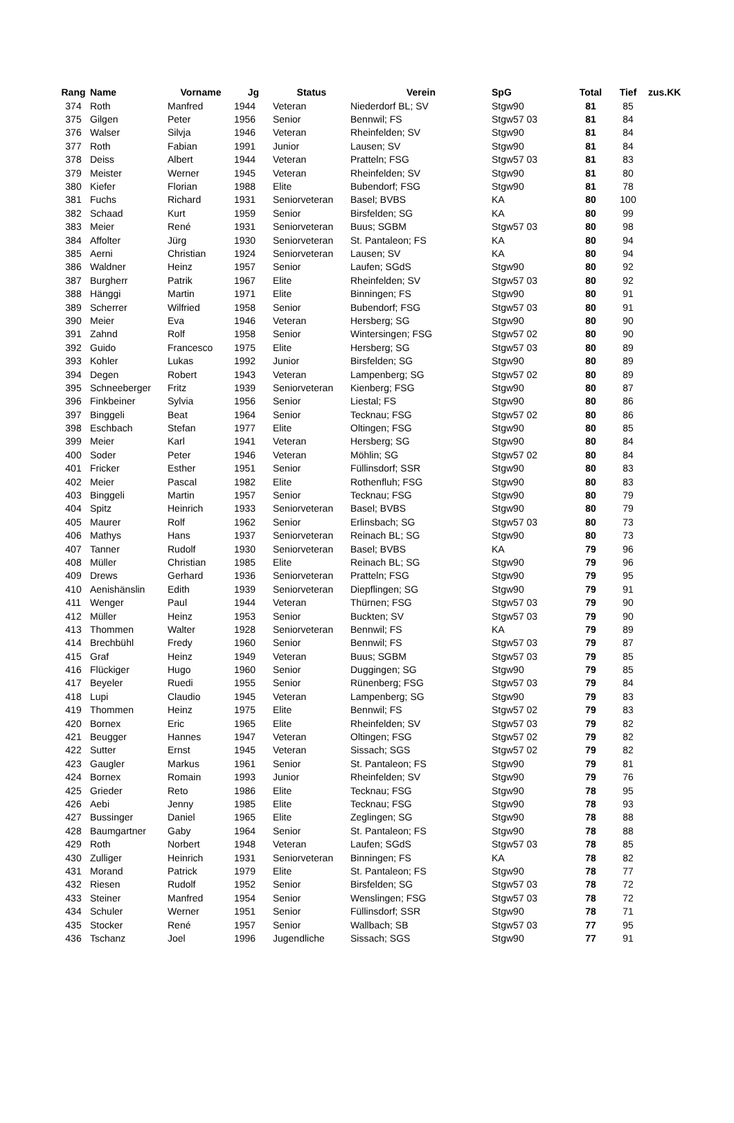| Rang | Name | Vorname | Jg | Status | Verein | SpG | Total | Tief | zus.KK |
| --- | --- | --- | --- | --- | --- | --- | --- | --- | --- |
| 374 | Roth | Manfred | 1944 | Veteran | Niederdorf BL; SV | Stgw90 | 81 | 85 | |
| 375 | Gilgen | Peter | 1956 | Senior | Bennwil; FS | Stgw57 03 | 81 | 84 | |
| 376 | Walser | Silvja | 1946 | Veteran | Rheinfelden; SV | Stgw90 | 81 | 84 | |
| 377 | Roth | Fabian | 1991 | Junior | Lausen; SV | Stgw90 | 81 | 84 | |
| 378 | Deiss | Albert | 1944 | Veteran | Pratteln; FSG | Stgw57 03 | 81 | 83 | |
| 379 | Meister | Werner | 1945 | Veteran | Rheinfelden; SV | Stgw90 | 81 | 80 | |
| 380 | Kiefer | Florian | 1988 | Elite | Bubendorf; FSG | Stgw90 | 81 | 78 | |
| 381 | Fuchs | Richard | 1931 | Seniorveteran | Basel; BVBS | KA | 80 | 100 | |
| 382 | Schaad | Kurt | 1959 | Senior | Birsfelden; SG | KA | 80 | 99 | |
| 383 | Meier | René | 1931 | Seniorveteran | Buus; SGBM | Stgw57 03 | 80 | 98 | |
| 384 | Affolter | Jürg | 1930 | Seniorveteran | St. Pantaleon; FS | KA | 80 | 94 | |
| 385 | Aerni | Christian | 1924 | Seniorveteran | Lausen; SV | KA | 80 | 94 | |
| 386 | Waldner | Heinz | 1957 | Senior | Laufen; SGdS | Stgw90 | 80 | 92 | |
| 387 | Burgherr | Patrik | 1967 | Elite | Rheinfelden; SV | Stgw57 03 | 80 | 92 | |
| 388 | Hänggi | Martin | 1971 | Elite | Binningen; FS | Stgw90 | 80 | 91 | |
| 389 | Scherrer | Wilfried | 1958 | Senior | Bubendorf; FSG | Stgw57 03 | 80 | 91 | |
| 390 | Meier | Eva | 1946 | Veteran | Hersberg; SG | Stgw90 | 80 | 90 | |
| 391 | Zahnd | Rolf | 1958 | Senior | Wintersingen; FSG | Stgw57 02 | 80 | 90 | |
| 392 | Guido | Francesco | 1975 | Elite | Hersberg; SG | Stgw57 03 | 80 | 89 | |
| 393 | Kohler | Lukas | 1992 | Junior | Birsfelden; SG | Stgw90 | 80 | 89 | |
| 394 | Degen | Robert | 1943 | Veteran | Lampenberg; SG | Stgw57 02 | 80 | 89 | |
| 395 | Schneeberger | Fritz | 1939 | Seniorveteran | Kienberg; FSG | Stgw90 | 80 | 87 | |
| 396 | Finkbeiner | Sylvia | 1956 | Senior | Liestal; FS | Stgw90 | 80 | 86 | |
| 397 | Binggeli | Beat | 1964 | Senior | Tecknau; FSG | Stgw57 02 | 80 | 86 | |
| 398 | Eschbach | Stefan | 1977 | Elite | Oltingen; FSG | Stgw90 | 80 | 85 | |
| 399 | Meier | Karl | 1941 | Veteran | Hersberg; SG | Stgw90 | 80 | 84 | |
| 400 | Soder | Peter | 1946 | Veteran | Möhlin; SG | Stgw57 02 | 80 | 84 | |
| 401 | Fricker | Esther | 1951 | Senior | Füllinsdorf; SSR | Stgw90 | 80 | 83 | |
| 402 | Meier | Pascal | 1982 | Elite | Rothenfluh; FSG | Stgw90 | 80 | 83 | |
| 403 | Binggeli | Martin | 1957 | Senior | Tecknau; FSG | Stgw90 | 80 | 79 | |
| 404 | Spitz | Heinrich | 1933 | Seniorveteran | Basel; BVBS | Stgw90 | 80 | 79 | |
| 405 | Maurer | Rolf | 1962 | Senior | Erlinsbach; SG | Stgw57 03 | 80 | 73 | |
| 406 | Mathys | Hans | 1937 | Seniorveteran | Reinach BL; SG | Stgw90 | 80 | 73 | |
| 407 | Tanner | Rudolf | 1930 | Seniorveteran | Basel; BVBS | KA | 79 | 96 | |
| 408 | Müller | Christian | 1985 | Elite | Reinach BL; SG | Stgw90 | 79 | 96 | |
| 409 | Drews | Gerhard | 1936 | Seniorveteran | Pratteln; FSG | Stgw90 | 79 | 95 | |
| 410 | Aenishänslin | Edith | 1939 | Seniorveteran | Diepflingen; SG | Stgw90 | 79 | 91 | |
| 411 | Wenger | Paul | 1944 | Veteran | Thürnen; FSG | Stgw57 03 | 79 | 90 | |
| 412 | Müller | Heinz | 1953 | Senior | Buckten; SV | Stgw57 03 | 79 | 90 | |
| 413 | Thommen | Walter | 1928 | Seniorveteran | Bennwil; FS | KA | 79 | 89 | |
| 414 | Brechbühl | Fredy | 1960 | Senior | Bennwil; FS | Stgw57 03 | 79 | 87 | |
| 415 | Graf | Heinz | 1949 | Veteran | Buus; SGBM | Stgw57 03 | 79 | 85 | |
| 416 | Flückiger | Hugo | 1960 | Senior | Duggingen; SG | Stgw90 | 79 | 85 | |
| 417 | Beyeler | Ruedi | 1955 | Senior | Rünenberg; FSG | Stgw57 03 | 79 | 84 | |
| 418 | Lupi | Claudio | 1945 | Veteran | Lampenberg; SG | Stgw90 | 79 | 83 | |
| 419 | Thommen | Heinz | 1975 | Elite | Bennwil; FS | Stgw57 02 | 79 | 83 | |
| 420 | Bornex | Eric | 1965 | Elite | Rheinfelden; SV | Stgw57 03 | 79 | 82 | |
| 421 | Beugger | Hannes | 1947 | Veteran | Oltingen; FSG | Stgw57 02 | 79 | 82 | |
| 422 | Sutter | Ernst | 1945 | Veteran | Sissach; SGS | Stgw57 02 | 79 | 82 | |
| 423 | Gaugler | Markus | 1961 | Senior | St. Pantaleon; FS | Stgw90 | 79 | 81 | |
| 424 | Bornex | Romain | 1993 | Junior | Rheinfelden; SV | Stgw90 | 79 | 76 | |
| 425 | Grieder | Reto | 1986 | Elite | Tecknau; FSG | Stgw90 | 78 | 95 | |
| 426 | Aebi | Jenny | 1985 | Elite | Tecknau; FSG | Stgw90 | 78 | 93 | |
| 427 | Bussinger | Daniel | 1965 | Elite | Zeglingen; SG | Stgw90 | 78 | 88 | |
| 428 | Baumgartner | Gaby | 1964 | Senior | St. Pantaleon; FS | Stgw90 | 78 | 88 | |
| 429 | Roth | Norbert | 1948 | Veteran | Laufen; SGdS | Stgw57 03 | 78 | 85 | |
| 430 | Zulliger | Heinrich | 1931 | Seniorveteran | Binningen; FS | KA | 78 | 82 | |
| 431 | Morand | Patrick | 1979 | Elite | St. Pantaleon; FS | Stgw90 | 78 | 77 | |
| 432 | Riesen | Rudolf | 1952 | Senior | Birsfelden; SG | Stgw57 03 | 78 | 72 | |
| 433 | Steiner | Manfred | 1954 | Senior | Wenslingen; FSG | Stgw57 03 | 78 | 72 | |
| 434 | Schuler | Werner | 1951 | Senior | Füllinsdorf; SSR | Stgw90 | 78 | 71 | |
| 435 | Stocker | René | 1957 | Senior | Wallbach; SB | Stgw57 03 | 77 | 95 | |
| 436 | Tschanz | Joel | 1996 | Jugendliche | Sissach; SGS | Stgw90 | 77 | 91 | |